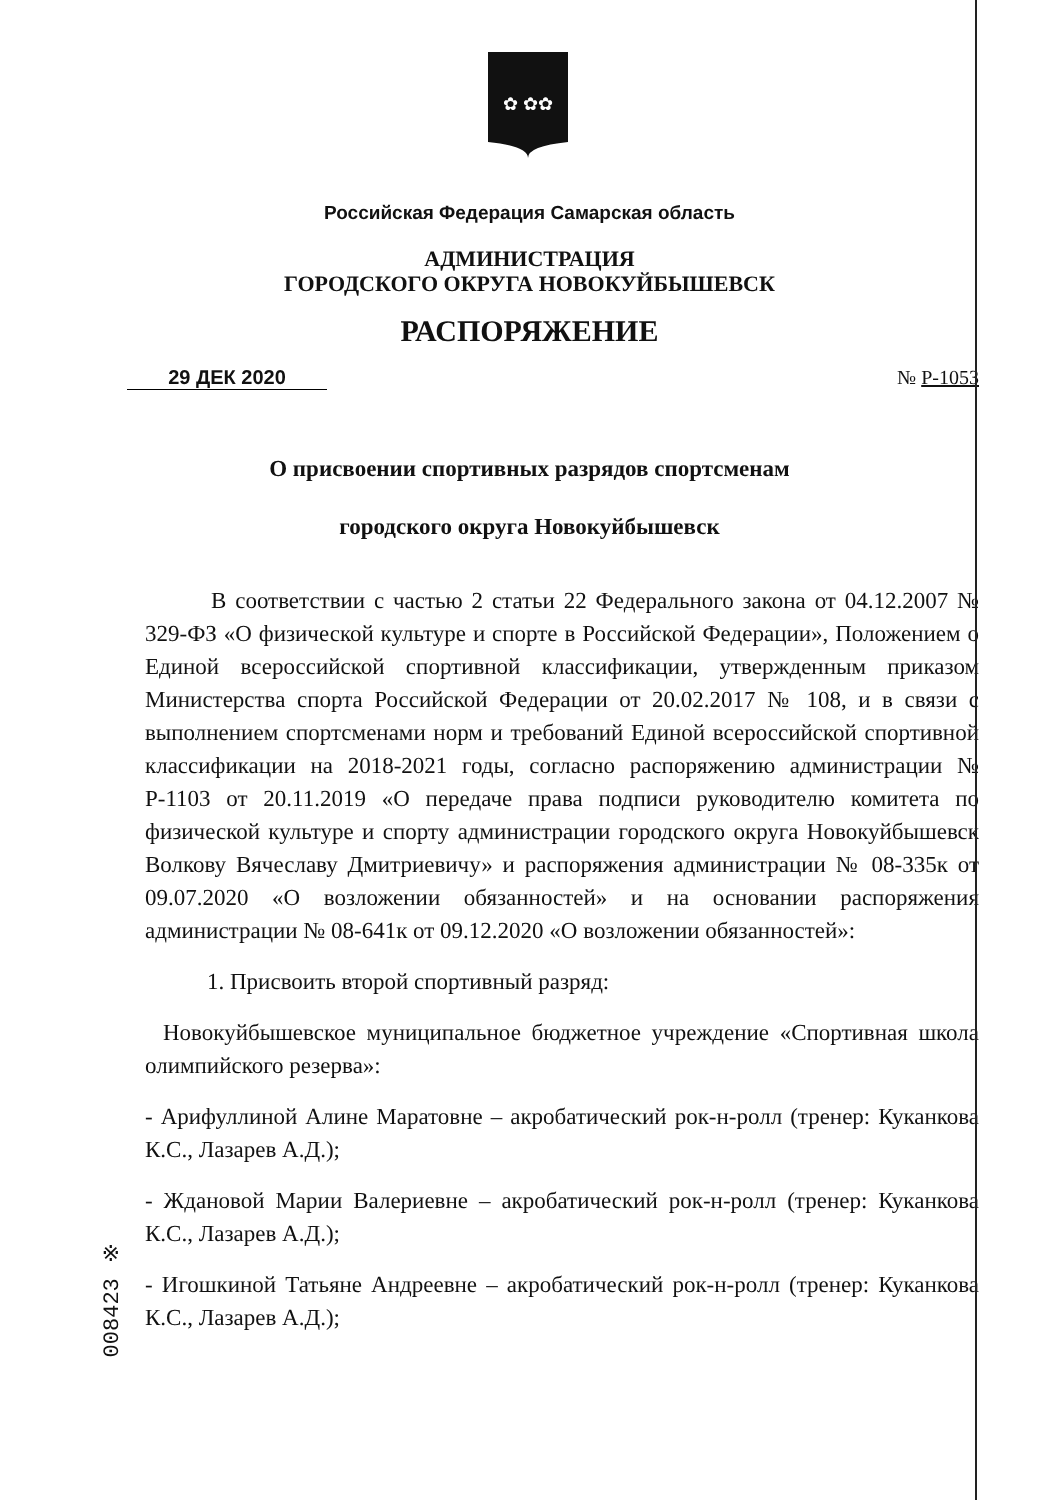✿ ✿✿
Российская Федерация Самарская область
АДМИНИСТРАЦИЯ
ГОРОДСКОГО ОКРУГА НОВОКУЙБЫШЕВСК
РАСПОРЯЖЕНИЕ
29 ДЕК 2020 № Р-1053
О присвоении спортивных разрядов спортсменам
городского округа Новокуйбышевск
В соответствии с частью 2 статьи 22 Федерального закона от 04.12.2007 № 329-ФЗ «О физической культуре и спорте в Российской Федерации», Положением о Единой всероссийской спортивной классификации, утвержденным приказом Министерства спорта Российской Федерации от 20.02.2017 № 108, и в связи с выполнением спортсменами норм и требований Единой всероссийской спортивной классификации на 2018-2021 годы, согласно распоряжению администрации № Р-1103 от 20.11.2019 «О передаче права подписи руководителю комитета по физической культуре и спорту администрации городского округа Новокуйбышевск Волкову Вячеславу Дмитриевичу» и распоряжения администрации № 08-335к от 09.07.2020 «О возложении обязанностей» и на основании распоряжения администрации № 08-641к от 09.12.2020 «О возложении обязанностей»:
1. Присвоить второй спортивный разряд:
Новокуйбышевское муниципальное бюджетное учреждение «Спортивная школа олимпийского резерва»:
- Арифуллиной Алине Маратовне – акробатический рок-н-ролл (тренер: Куканкова К.С., Лазарев А.Д.);
- Ждановой Марии Валериевне – акробатический рок-н-ролл (тренер: Куканкова К.С., Лазарев А.Д.);
- Игошкиной Татьяне Андреевне – акробатический рок-н-ролл (тренер: Куканкова К.С., Лазарев А.Д.);
008423 ※